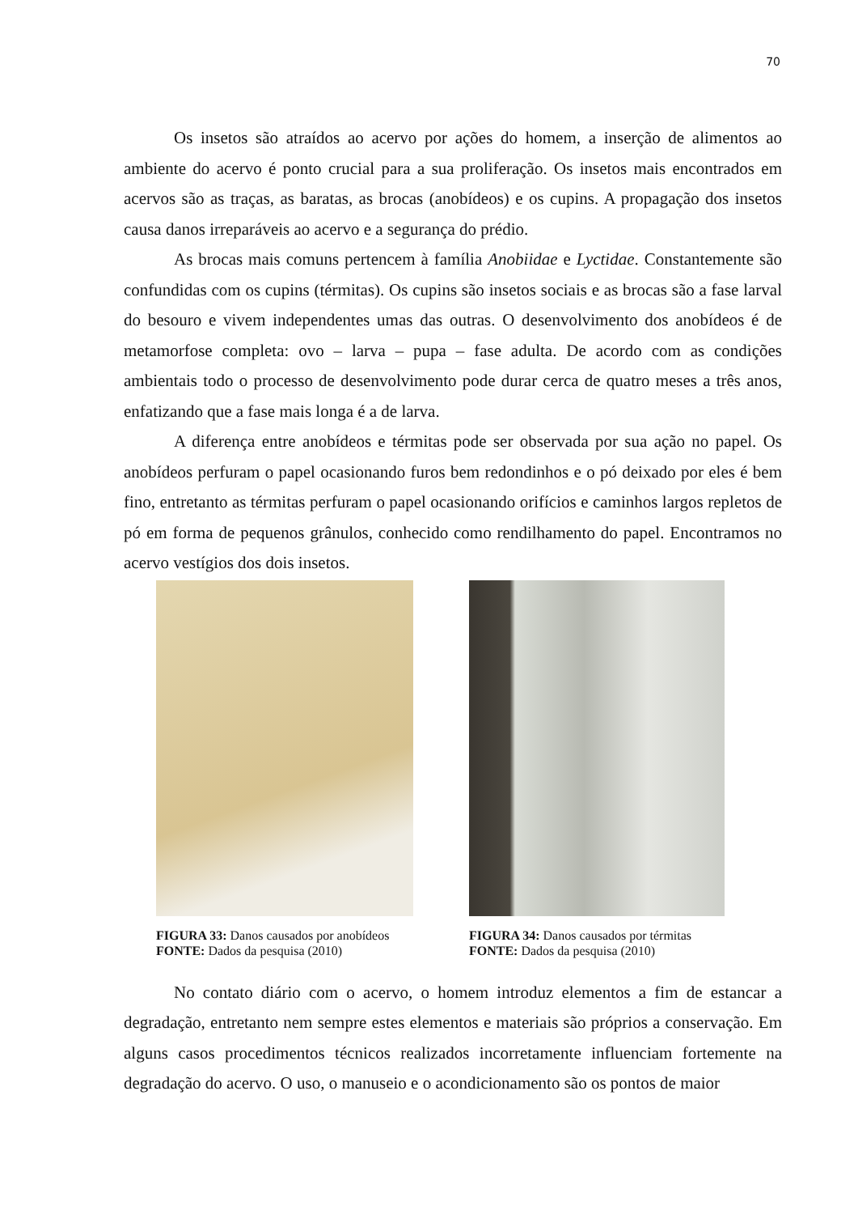70
Os insetos são atraídos ao acervo por ações do homem, a inserção de alimentos ao ambiente do acervo é ponto crucial para a sua proliferação. Os insetos mais encontrados em acervos são as traças, as baratas, as brocas (anobídeos) e os cupins. A propagação dos insetos causa danos irreparáveis ao acervo e a segurança do prédio.
As brocas mais comuns pertencem à família Anobiidae e Lyctidae. Constantemente são confundidas com os cupins (térmitas). Os cupins são insetos sociais e as brocas são a fase larval do besouro e vivem independentes umas das outras. O desenvolvimento dos anobídeos é de metamorfose completa: ovo – larva – pupa – fase adulta. De acordo com as condições ambientais todo o processo de desenvolvimento pode durar cerca de quatro meses a três anos, enfatizando que a fase mais longa é a de larva.
A diferença entre anobídeos e térmitas pode ser observada por sua ação no papel. Os anobídeos perfuram o papel ocasionando furos bem redondinhos e o pó deixado por eles é bem fino, entretanto as térmitas perfuram o papel ocasionando orifícios e caminhos largos repletos de pó em forma de pequenos grânulos, conhecido como rendilhamento do papel. Encontramos no acervo vestígios dos dois insetos.
FIGURA 33: Danos causados por anobídeos
FONTE: Dados da pesquisa (2010)
FIGURA 34: Danos causados por térmitas
FONTE: Dados da pesquisa (2010)
No contato diário com o acervo, o homem introduz elementos a fim de estancar a degradação, entretanto nem sempre estes elementos e materiais são próprios a conservação. Em alguns casos procedimentos técnicos realizados incorretamente influenciam fortemente na degradação do acervo. O uso, o manuseio e o acondicionamento são os pontos de maior